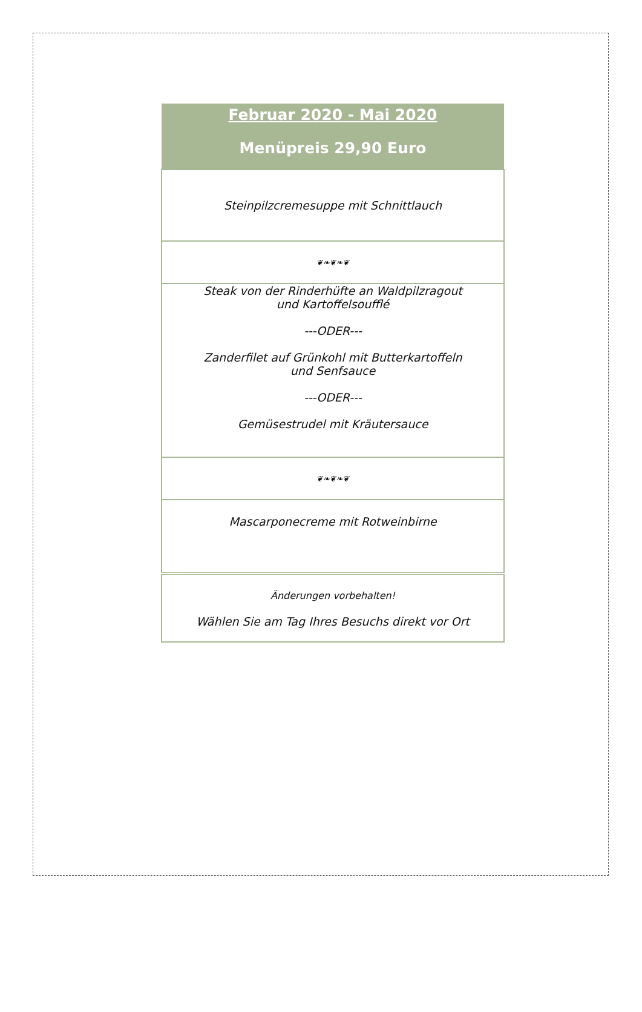| Februar 2020 - Mai 2020 Menüpreis 29,90 Euro |
| --- |
| Steinpilzcremesuppe mit Schnittlauch |
| ❦❧❦❧❦ |
| Steak von der Rinderhüfte an Waldpilzragout und Kartoffelsoufflé ---ODER--- Zanderfilet auf Grünkohl mit Butterkartoffeln und Senfsauce ---ODER--- Gemüsestrudel mit Kräutersauce |
| ❦❧❦❧❦ |
| Mascarponecreme mit Rotweinbirne |
| Änderungen vorbehalten! Wählen Sie am Tag Ihres Besuchs direkt vor Ort |